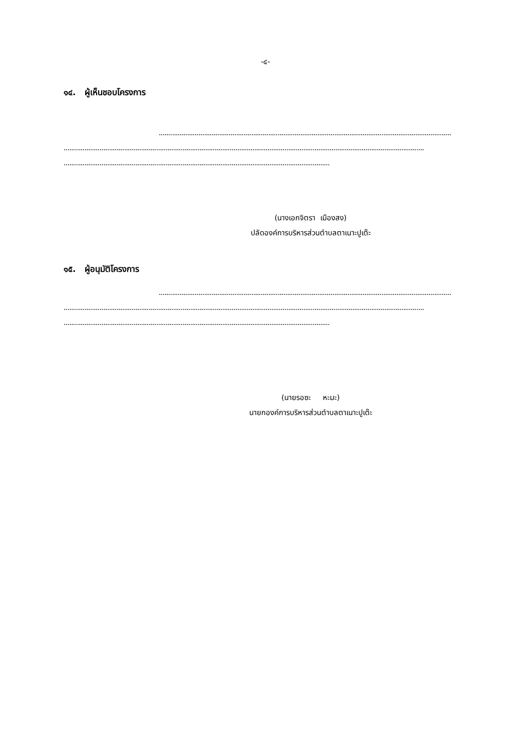-๔-
๑๔. ผู้เห็นชอบโครงการ
...........................................................................................................................................................
...............................................................................................................................................................................................
.............................................................................................................................................
(นางเอกจิตรา เมืองสง)
ปลัดองค์การบริหารส่วนตำบลตาเนาะปูเต๊ะ
๑๕. ผู้อนุมัติโครงการ
...........................................................................................................................................................
...............................................................................................................................................................................................
.............................................................................................................................................
(นายรอซะ หะมะ)
นายกองค์การบริหารส่วนตำบลตาเนาะปูเต๊ะ